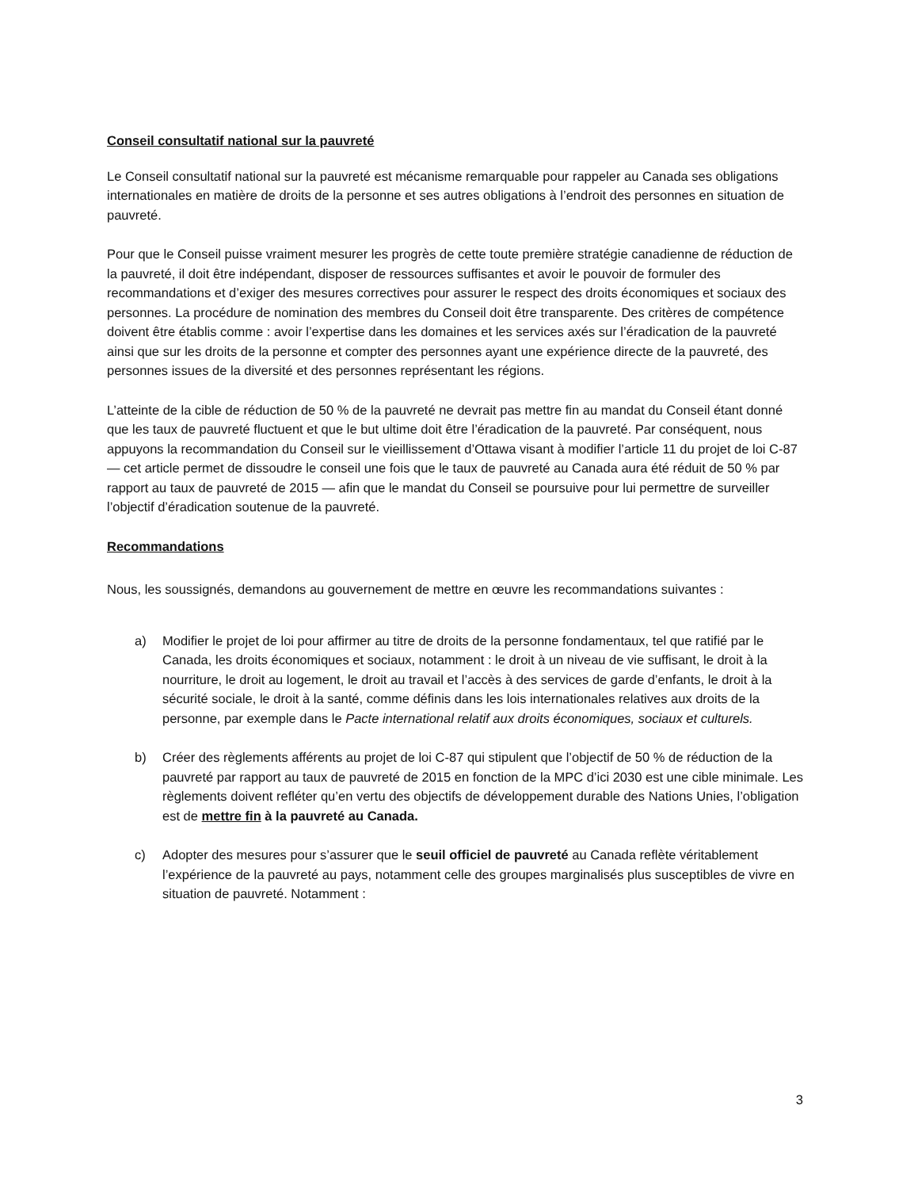Conseil consultatif national sur la pauvreté
Le Conseil consultatif national sur la pauvreté est mécanisme remarquable pour rappeler au Canada ses obligations internationales en matière de droits de la personne et ses autres obligations à l’endroit des personnes en situation de pauvreté.
Pour que le Conseil puisse vraiment mesurer les progrès de cette toute première stratégie canadienne de réduction de la pauvreté, il doit être indépendant, disposer de ressources suffisantes et avoir le pouvoir de formuler des recommandations et d’exiger des mesures correctives pour assurer le respect des droits économiques et sociaux des personnes. La procédure de nomination des membres du Conseil doit être transparente. Des critères de compétence doivent être établis comme : avoir l’expertise dans les domaines et les services axés sur l’éradication de la pauvreté ainsi que sur les droits de la personne et compter des personnes ayant une expérience directe de la pauvreté, des personnes issues de la diversité et des personnes représentant les régions.
L’atteinte de la cible de réduction de 50 % de la pauvreté ne devrait pas mettre fin au mandat du Conseil étant donné que les taux de pauvreté fluctuent et que le but ultime doit être l’éradication de la pauvreté. Par conséquent, nous appuyons la recommandation du Conseil sur le vieillissement d’Ottawa visant à modifier l’article 11 du projet de loi C-87 — cet article permet de dissoudre le conseil une fois que le taux de pauvreté au Canada aura été réduit de 50 % par rapport au taux de pauvreté de 2015 — afin que le mandat du Conseil se poursuive pour lui permettre de surveiller l’objectif d’éradication soutenue de la pauvreté.
Recommandations
Nous, les soussignés, demandons au gouvernement de mettre en œuvre les recommandations suivantes :
a) Modifier le projet de loi pour affirmer au titre de droits de la personne fondamentaux, tel que ratifié par le Canada, les droits économiques et sociaux, notamment : le droit à un niveau de vie suffisant, le droit à la nourriture, le droit au logement, le droit au travail et l’accès à des services de garde d’enfants, le droit à la sécurité sociale, le droit à la santé, comme définis dans les lois internationales relatives aux droits de la personne, par exemple dans le Pacte international relatif aux droits économiques, sociaux et culturels.
b) Créer des règlements afférents au projet de loi C-87 qui stipulent que l’objectif de 50 % de réduction de la pauvreté par rapport au taux de pauvreté de 2015 en fonction de la MPC d’ici 2030 est une cible minimale. Les règlements doivent refléter qu’en vertu des objectifs de développement durable des Nations Unies, l’obligation est de mettre fin à la pauvreté au Canada.
c) Adopter des mesures pour s’assurer que le seuil officiel de pauvreté au Canada reflète véritablement l’expérience de la pauvreté au pays, notamment celle des groupes marginalisés plus susceptibles de vivre en situation de pauvreté. Notamment :
3